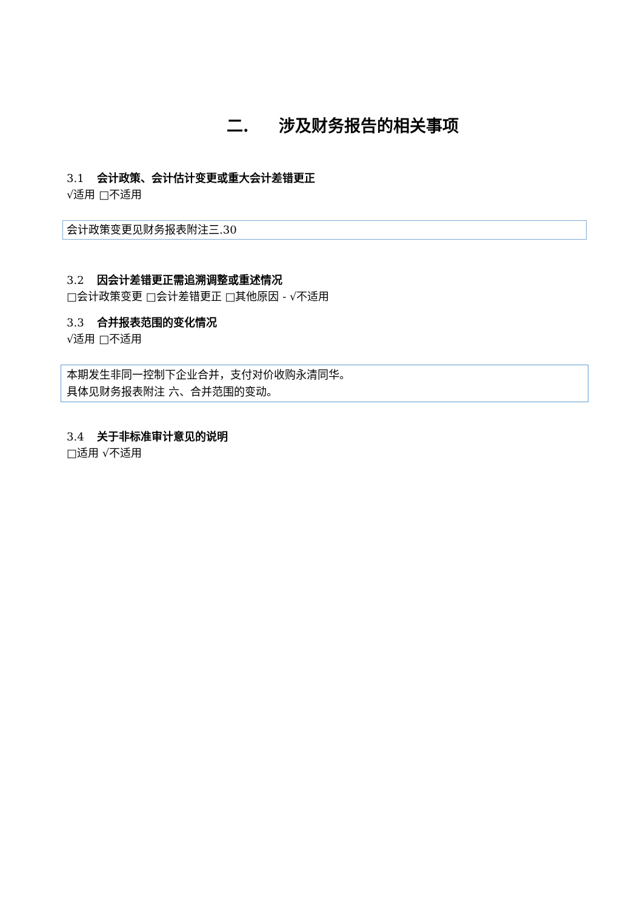二. 涉及财务报告的相关事项
3.1 会计政策、会计估计变更或重大会计差错更正
√适用 □不适用
会计政策变更见财务报表附注三.30
3.2 因会计差错更正需追溯调整或重述情况
□会计政策变更 □会计差错更正 □其他原因 - √不适用
3.3 合并报表范围的变化情况
√适用 □不适用
本期发生非同一控制下企业合并，支付对价收购永清同华。
具体见财务报表附注 六、合并范围的变动。
3.4 关于非标准审计意见的说明
□适用 √不适用